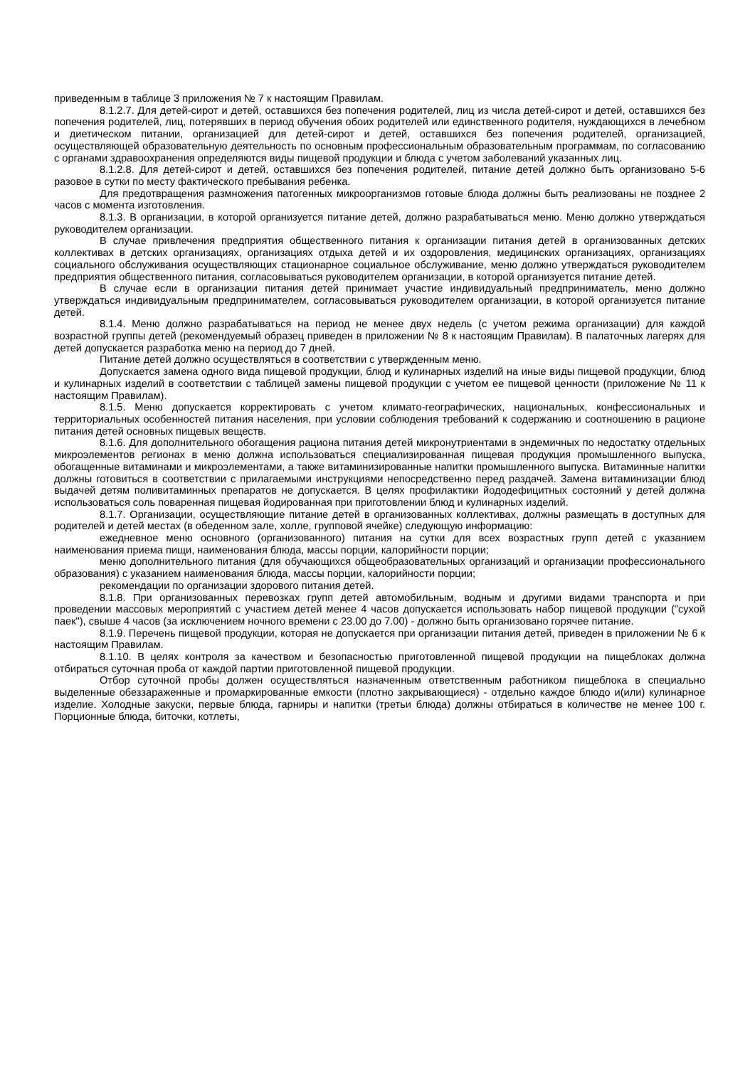приведенным в таблице 3 приложения № 7 к настоящим Правилам.
8.1.2.7. Для детей-сирот и детей, оставшихся без попечения родителей, лиц из числа детей-сирот и детей, оставшихся без попечения родителей, лиц, потерявших в период обучения обоих родителей или единственного родителя, нуждающихся в лечебном и диетическом питании, организацией для детей-сирот и детей, оставшихся без попечения родителей, организацией, осуществляющей образовательную деятельность по основным профессиональным образовательным программам, по согласованию с органами здравоохранения определяются виды пищевой продукции и блюда с учетом заболеваний указанных лиц.
8.1.2.8. Для детей-сирот и детей, оставшихся без попечения родителей, питание детей должно быть организовано 5-6 разовое в сутки по месту фактического пребывания ребенка.
Для предотвращения размножения патогенных микроорганизмов готовые блюда должны быть реализованы не позднее 2 часов с момента изготовления.
8.1.3. В организации, в которой организуется питание детей, должно разрабатываться меню. Меню должно утверждаться руководителем организации.
В случае привлечения предприятия общественного питания к организации питания детей в организованных детских коллективах в детских организациях, организациях отдыха детей и их оздоровления, медицинских организациях, организациях социального обслуживания осуществляющих стационарное социальное обслуживание, меню должно утверждаться руководителем предприятия общественного питания, согласовываться руководителем организации, в которой организуется питание детей.
В случае если в организации питания детей принимает участие индивидуальный предприниматель, меню должно утверждаться индивидуальным предпринимателем, согласовываться руководителем организации, в которой организуется питание детей.
8.1.4. Меню должно разрабатываться на период не менее двух недель (с учетом режима организации) для каждой возрастной группы детей (рекомендуемый образец приведен в приложении № 8 к настоящим Правилам). В палаточных лагерях для детей допускается разработка меню на период до 7 дней.
Питание детей должно осуществляться в соответствии с утвержденным меню.
Допускается замена одного вида пищевой продукции, блюд и кулинарных изделий на иные виды пищевой продукции, блюд и кулинарных изделий в соответствии с таблицей замены пищевой продукции с учетом ее пищевой ценности (приложение № 11 к настоящим Правилам).
8.1.5. Меню допускается корректировать с учетом климато-географических, национальных, конфессиональных и территориальных особенностей питания населения, при условии соблюдения требований к содержанию и соотношению в рационе питания детей основных пищевых веществ.
8.1.6. Для дополнительного обогащения рациона питания детей микронутриентами в эндемичных по недостатку отдельных микроэлементов регионах в меню должна использоваться специализированная пищевая продукция промышленного выпуска, обогащенные витаминами и микроэлементами, а также витаминизированные напитки промышленного выпуска. Витаминные напитки должны готовиться в соответствии с прилагаемыми инструкциями непосредственно перед раздачей. Замена витаминизации блюд выдачей детям поливитаминных препаратов не допускается. В целях профилактики йододефицитных состояний у детей должна использоваться соль поваренная пищевая йодированная при приготовлении блюд и кулинарных изделий.
8.1.7. Организации, осуществляющие питание детей в организованных коллективах, должны размещать в доступных для родителей и детей местах (в обеденном зале, холле, групповой ячейке) следующую информацию:
ежедневное меню основного (организованного) питания на сутки для всех возрастных групп детей с указанием наименования приема пищи, наименования блюда, массы порции, калорийности порции;
меню дополнительного питания (для обучающихся общеобразовательных организаций и организации профессионального образования) с указанием наименования блюда, массы порции, калорийности порции;
рекомендации по организации здорового питания детей.
8.1.8. При организованных перевозках групп детей автомобильным, водным и другими видами транспорта и при проведении массовых мероприятий с участием детей менее 4 часов допускается использовать набор пищевой продукции ("сухой паек"), свыше 4 часов (за исключением ночного времени с 23.00 до 7.00) - должно быть организовано горячее питание.
8.1.9. Перечень пищевой продукции, которая не допускается при организации питания детей, приведен в приложении № 6 к настоящим Правилам.
8.1.10. В целях контроля за качеством и безопасностью приготовленной пищевой продукции на пищеблоках должна отбираться суточная проба от каждой партии приготовленной пищевой продукции.
Отбор суточной пробы должен осуществляться назначенным ответственным работником пищеблока в специально выделенные обеззараженные и промаркированные емкости (плотно закрывающиеся) - отдельно каждое блюдо и(или) кулинарное изделие. Холодные закуски, первые блюда, гарниры и напитки (третьи блюда) должны отбираться в количестве не менее 100 г. Порционные блюда, биточки, котлеты,